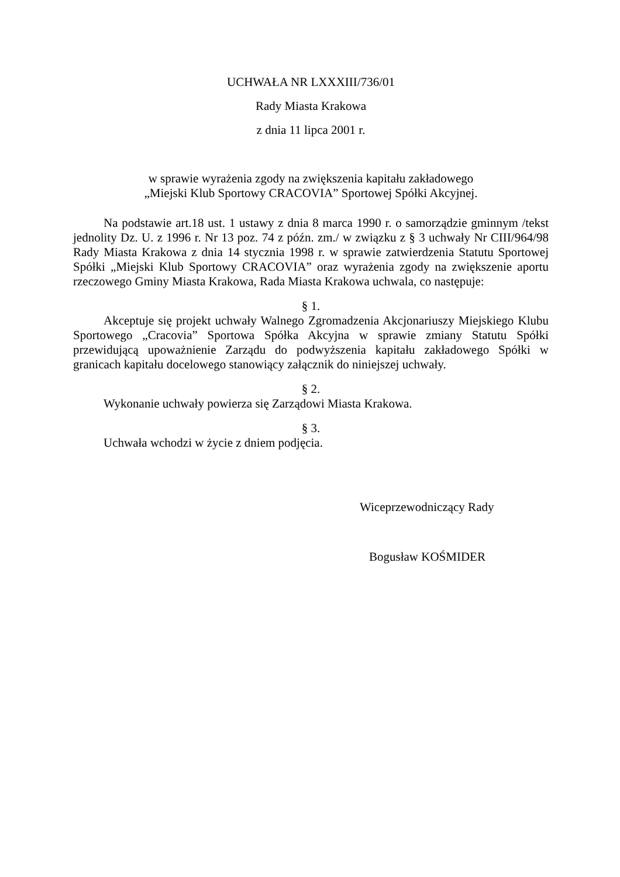UCHWAŁA NR LXXXIII/736/01
Rady Miasta Krakowa
z dnia 11 lipca 2001 r.
w sprawie wyrażenia zgody na zwiększenia kapitału zakładowego
„Miejski Klub Sportowy CRACOVIA” Sportowej Spółki Akcyjnej.
Na podstawie art.18 ust. 1 ustawy z dnia 8 marca 1990 r. o samorządzie gminnym /tekst jednolity Dz. U. z 1996 r. Nr 13 poz. 74 z późn. zm./ w związku z § 3 uchwały Nr CIII/964/98 Rady Miasta Krakowa z dnia 14 stycznia 1998 r. w sprawie zatwierdzenia Statutu Sportowej Spółki „Miejski Klub Sportowy CRACOVIA” oraz wyrażenia zgody na zwiększenie aportu rzeczowego Gminy Miasta Krakowa, Rada Miasta Krakowa uchwala, co następuje:
§ 1.
Akceptuje się projekt uchwały Walnego Zgromadzenia Akcjonariuszy Miejskiego Klubu Sportowego „Cracovia” Sportowa Spółka Akcyjna w sprawie zmiany Statutu Spółki przewidującą upoważnienie Zarządu do podwyższenia kapitału zakładowego Spółki w granicach kapitału docelowego stanowiący załącznik do niniejszej uchwały.
§ 2.
Wykonanie uchwały powierza się Zarządowi Miasta Krakowa.
§ 3.
Uchwała wchodzi w życie z dniem podjęcia.
Wiceprzewodniczący Rady
Bogusław KOŚMIDER